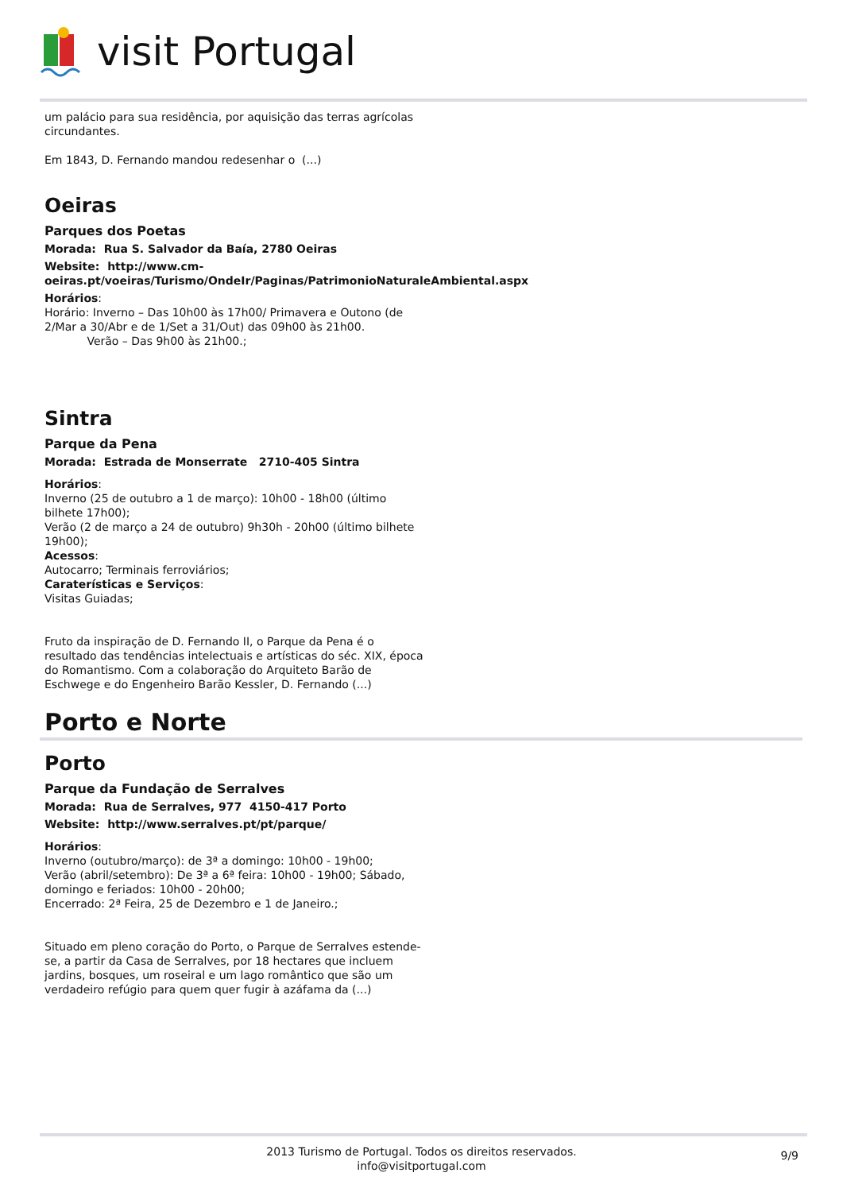visit Portugal
um palácio para sua residência, por aquisição das terras agrícolas circundantes.
Em 1843, D. Fernando mandou redesenhar o (...)
Oeiras
Parques dos Poetas
Morada: Rua S. Salvador da Baía, 2780 Oeiras
Website: http://www.cm-oeiras.pt/voeiras/Turismo/OndeIr/Paginas/PatrimonioNaturaleAmbiental.aspx
Horários:
Horário: Inverno – Das 10h00 às 17h00/ Primavera e Outono (de 2/Mar a 30/Abr e de 1/Set a 31/Out) das 09h00 às 21h00.
Verão – Das 9h00 às 21h00.;
Sintra
Parque da Pena
Morada: Estrada de Monserrate 2710-405 Sintra
Horários:
Inverno (25 de outubro a 1 de março): 10h00 - 18h00 (último bilhete 17h00);
Verão (2 de março a 24 de outubro) 9h30h - 20h00 (último bilhete 19h00);
Acessos:
Autocarro; Terminais ferroviários;
Caraterísticas e Serviços:
Visitas Guiadas;
Fruto da inspiração de D. Fernando II, o Parque da Pena é o resultado das tendências intelectuais e artísticas do séc. XIX, época do Romantismo. Com a colaboração do Arquiteto Barão de Eschwege e do Engenheiro Barão Kessler, D. Fernando (...)
Porto e Norte
Porto
Parque da Fundação de Serralves
Morada: Rua de Serralves, 977 4150-417 Porto
Website: http://www.serralves.pt/pt/parque/
Horários:
Inverno (outubro/março): de 3ª a domingo: 10h00 - 19h00;
Verão (abril/setembro): De 3ª a 6ª feira: 10h00 - 19h00; Sábado, domingo e feriados: 10h00 - 20h00;
Encerrado: 2ª Feira, 25 de Dezembro e 1 de Janeiro.;
Situado em pleno coração do Porto, o Parque de Serralves estende-se, a partir da Casa de Serralves, por 18 hectares que incluem jardins, bosques, um roseiral e um lago romântico que são um verdadeiro refúgio para quem quer fugir à azáfama da (...)
2013 Turismo de Portugal. Todos os direitos reservados.
info@visitportugal.com
9/9